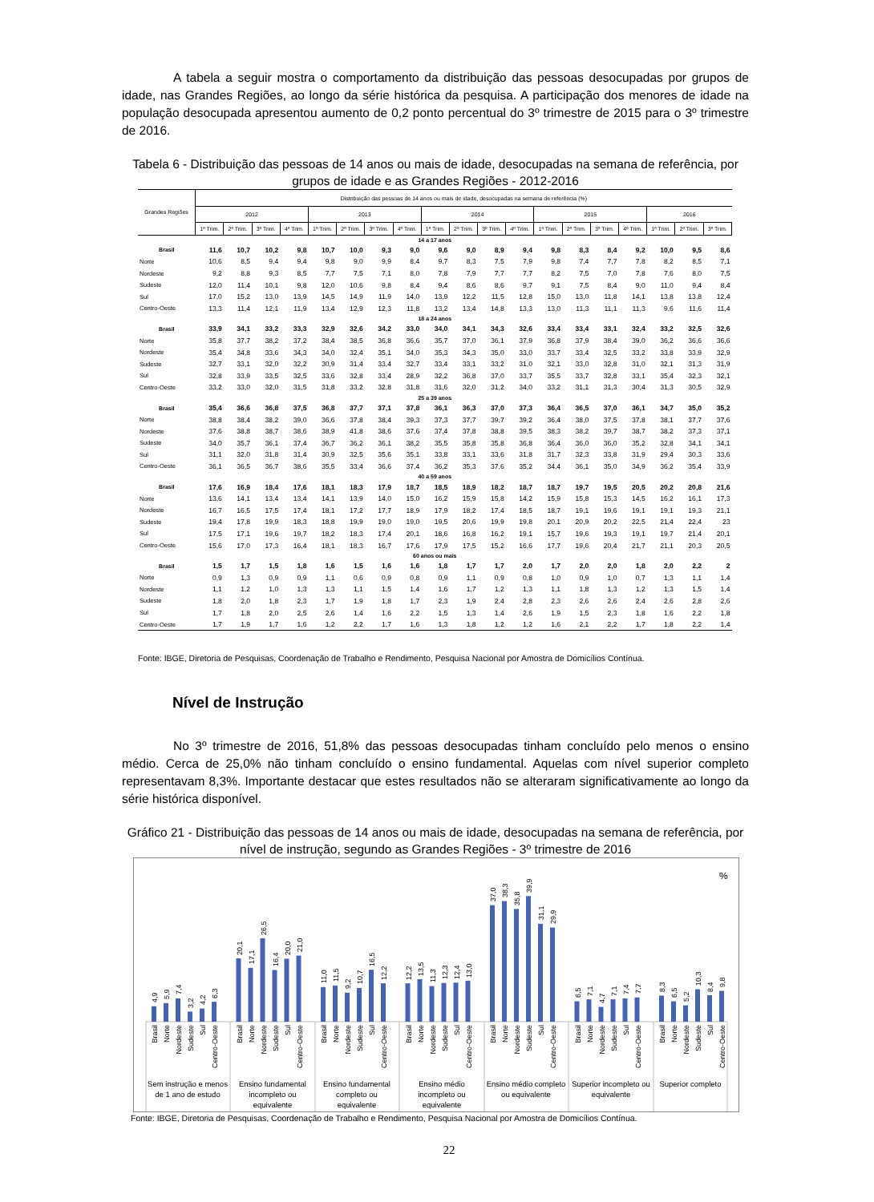A tabela a seguir mostra o comportamento da distribuição das pessoas desocupadas por grupos de idade, nas Grandes Regiões, ao longo da série histórica da pesquisa. A participação dos menores de idade na população desocupada apresentou aumento de 0,2 ponto percentual do 3º trimestre de 2015 para o 3º trimestre de 2016.
Tabela 6 - Distribuição das pessoas de 14 anos ou mais de idade, desocupadas na semana de referência, por grupos de idade e as Grandes Regiões - 2012-2016
| Grandes Regiões | Distribuição das pessoas de 14 anos ou mais de idade, desocupadas na semana de referência (%) | | | | | | | | | | | | | | | | | | |
| --- | --- | --- | --- | --- | --- | --- | --- | --- | --- | --- | --- | --- | --- | --- | --- | --- | --- | --- | --- |
| | 2012 | | | | 2013 | | | | 2014 | | | | 2015 | | | | 2016 | | |
| | 1º Trim. | 2º Trim. | 3º Trim. | 4º Trim. | 1º Trim. | 2º Trim. | 3º Trim. | 4º Trim. | 1º Trim. | 2º Trim. | 3º Trim. | 4º Trim. | 1º Trim. | 2º Trim. | 3º Trim. | 4º Trim. | 1º Trim. | 2º Trim. | 3º Trim. |
| 14 a 17 anos | | | | | | | | | | | | | | | | | | | |
| Brasil | 11,6 | 10,7 | 10,2 | 9,8 | 10,7 | 10,0 | 9,3 | 9,0 | 9,6 | 9,0 | 8,9 | 9,4 | 9,8 | 8,3 | 8,4 | 9,2 | 10,0 | 9,5 | 8,6 |
| Norte | 10,6 | 8,5 | 9,4 | 9,4 | 9,8 | 9,0 | 9,9 | 8,4 | 9,7 | 8,3 | 7,5 | 7,9 | 9,8 | 7,4 | 7,7 | 7,8 | 8,2 | 8,5 | 7,1 |
| Nordeste | 9,2 | 8,8 | 9,3 | 8,5 | 7,7 | 7,5 | 7,1 | 8,0 | 7,8 | 7,9 | 7,7 | 7,7 | 8,2 | 7,5 | 7,0 | 7,8 | 7,6 | 8,0 | 7,5 |
| Sudeste | 12,0 | 11,4 | 10,1 | 9,8 | 12,0 | 10,6 | 9,8 | 8,4 | 9,4 | 8,6 | 8,6 | 9,7 | 9,1 | 7,5 | 8,4 | 9,0 | 11,0 | 9,4 | 8,4 |
| Sul | 17,0 | 15,2 | 13,0 | 13,9 | 14,5 | 14,9 | 11,9 | 14,0 | 13,9 | 12,2 | 11,5 | 12,8 | 15,0 | 13,0 | 11,8 | 14,1 | 13,8 | 13,8 | 12,4 |
| Centro-Oeste | 13,3 | 11,4 | 12,1 | 11,9 | 13,4 | 12,9 | 12,3 | 11,8 | 13,2 | 13,4 | 14,8 | 13,3 | 13,0 | 11,3 | 11,1 | 11,3 | 9,6 | 11,6 | 11,4 |
| 18 a 24 anos | | | | | | | | | | | | | | | | | | | |
| Brasil | 33,9 | 34,1 | 33,2 | 33,3 | 32,9 | 32,6 | 34,2 | 33,0 | 34,0 | 34,1 | 34,3 | 32,6 | 33,4 | 33,4 | 33,1 | 32,4 | 33,2 | 32,5 | 32,6 |
| Norte | 35,8 | 37,7 | 38,2 | 37,2 | 38,4 | 38,5 | 36,8 | 36,6 | 35,7 | 37,0 | 36,1 | 37,9 | 36,8 | 37,9 | 38,4 | 39,0 | 36,2 | 36,6 | 36,6 |
| Nordeste | 35,4 | 34,8 | 33,6 | 34,3 | 34,0 | 32,4 | 35,1 | 34,0 | 35,3 | 34,3 | 35,0 | 33,0 | 33,7 | 33,4 | 32,5 | 33,2 | 33,8 | 33,9 | 32,9 |
| Sudeste | 32,7 | 33,1 | 32,0 | 32,2 | 30,9 | 31,4 | 33,4 | 32,7 | 33,4 | 33,1 | 33,2 | 31,0 | 32,1 | 33,0 | 32,8 | 31,0 | 32,1 | 31,3 | 31,9 |
| Sul | 32,8 | 33,9 | 33,5 | 32,5 | 33,6 | 32,8 | 33,4 | 28,9 | 32,2 | 36,8 | 37,0 | 33,7 | 35,5 | 33,7 | 32,8 | 33,1 | 35,4 | 32,3 | 32,1 |
| Centro-Oeste | 33,2 | 33,0 | 32,0 | 31,5 | 31,8 | 33,2 | 32,8 | 31,8 | 31,6 | 32,0 | 31,2 | 34,0 | 33,2 | 31,1 | 31,3 | 30,4 | 31,3 | 30,5 | 32,9 |
| 25 a 39 anos | | | | | | | | | | | | | | | | | | | |
| Brasil | 35,4 | 36,6 | 36,8 | 37,5 | 36,8 | 37,7 | 37,1 | 37,8 | 36,1 | 36,3 | 37,0 | 37,3 | 36,4 | 36,5 | 37,0 | 36,1 | 34,7 | 35,0 | 35,2 |
| Norte | 38,8 | 38,4 | 38,2 | 39,0 | 36,6 | 37,8 | 38,4 | 39,3 | 37,3 | 37,7 | 39,7 | 39,2 | 36,4 | 38,0 | 37,5 | 37,8 | 38,1 | 37,7 | 37,6 |
| Nordeste | 37,6 | 38,8 | 38,7 | 38,6 | 38,9 | 41,8 | 38,6 | 37,6 | 37,4 | 37,8 | 38,8 | 39,5 | 38,3 | 38,2 | 39,7 | 38,7 | 38,2 | 37,3 | 37,1 |
| Sudeste | 34,0 | 35,7 | 36,1 | 37,4 | 36,7 | 36,2 | 36,1 | 38,2 | 35,5 | 35,8 | 35,8 | 36,8 | 36,4 | 36,0 | 36,0 | 35,2 | 32,8 | 34,1 | 34,1 |
| Sul | 31,1 | 32,0 | 31,8 | 31,4 | 30,9 | 32,5 | 35,6 | 35,1 | 33,8 | 33,1 | 33,6 | 31,8 | 31,7 | 32,3 | 33,8 | 31,9 | 29,4 | 30,3 | 33,6 |
| Centro-Oeste | 36,1 | 36,5 | 36,7 | 38,6 | 35,5 | 33,4 | 36,6 | 37,4 | 36,2 | 35,3 | 37,6 | 35,2 | 34,4 | 36,1 | 35,0 | 34,9 | 36,2 | 35,4 | 33,9 |
| 40 a 59 anos | | | | | | | | | | | | | | | | | | | |
| Brasil | 17,6 | 16,9 | 18,4 | 17,6 | 18,1 | 18,3 | 17,9 | 18,7 | 18,5 | 18,9 | 18,2 | 18,7 | 18,7 | 19,7 | 19,5 | 20,5 | 20,2 | 20,8 | 21,6 |
| Norte | 13,6 | 14,1 | 13,4 | 13,4 | 14,1 | 13,9 | 14,0 | 15,0 | 16,2 | 15,9 | 15,8 | 14,2 | 15,9 | 15,8 | 15,3 | 14,5 | 16,2 | 16,1 | 17,3 |
| Nordeste | 16,7 | 16,5 | 17,5 | 17,4 | 18,1 | 17,2 | 17,7 | 18,9 | 17,9 | 18,2 | 17,4 | 18,5 | 18,7 | 19,1 | 19,6 | 19,1 | 19,1 | 19,3 | 21,1 |
| Sudeste | 19,4 | 17,8 | 19,9 | 18,3 | 18,8 | 19,9 | 19,0 | 19,0 | 19,5 | 20,6 | 19,9 | 19,8 | 20,1 | 20,9 | 20,2 | 22,5 | 21,4 | 22,4 | 23 |
| Sul | 17,5 | 17,1 | 19,6 | 19,7 | 18,2 | 18,3 | 17,4 | 20,1 | 18,6 | 16,8 | 16,2 | 19,1 | 15,7 | 19,6 | 19,3 | 19,1 | 19,7 | 21,4 | 20,1 |
| Centro-Oeste | 15,6 | 17,0 | 17,3 | 16,4 | 18,1 | 18,3 | 16,7 | 17,6 | 17,9 | 17,5 | 15,2 | 16,6 | 17,7 | 19,6 | 20,4 | 21,7 | 21,1 | 20,3 | 20,5 |
| 60 anos ou mais | | | | | | | | | | | | | | | | | | | |
| Brasil | 1,5 | 1,7 | 1,5 | 1,8 | 1,6 | 1,5 | 1,6 | 1,6 | 1,8 | 1,7 | 1,7 | 2,0 | 1,7 | 2,0 | 2,0 | 1,8 | 2,0 | 2,2 | 2 |
| Norte | 0,9 | 1,3 | 0,9 | 0,9 | 1,1 | 0,6 | 0,9 | 0,8 | 0,9 | 1,1 | 0,9 | 0,8 | 1,0 | 0,9 | 1,0 | 0,7 | 1,3 | 1,1 | 1,4 |
| Nordeste | 1,1 | 1,2 | 1,0 | 1,3 | 1,3 | 1,1 | 1,5 | 1,4 | 1,6 | 1,7 | 1,2 | 1,3 | 1,1 | 1,8 | 1,3 | 1,2 | 1,3 | 1,5 | 1,4 |
| Sudeste | 1,8 | 2,0 | 1,8 | 2,3 | 1,7 | 1,9 | 1,8 | 1,7 | 2,3 | 1,9 | 2,4 | 2,8 | 2,3 | 2,6 | 2,6 | 2,4 | 2,6 | 2,8 | 2,6 |
| Sul | 1,7 | 1,8 | 2,0 | 2,5 | 2,6 | 1,4 | 1,6 | 2,2 | 1,5 | 1,3 | 1,4 | 2,6 | 1,9 | 1,5 | 2,3 | 1,8 | 1,6 | 2,2 | 1,8 |
| Centro-Oeste | 1,7 | 1,9 | 1,7 | 1,6 | 1,2 | 2,2 | 1,7 | 1,6 | 1,3 | 1,8 | 1,2 | 1,2 | 1,6 | 2,1 | 2,2 | 1,7 | 1,8 | 2,2 | 1,4 |
Fonte: IBGE, Diretoria de Pesquisas, Coordenação de Trabalho e Rendimento, Pesquisa Nacional por Amostra de Domicílios Contínua.
Nível de Instrução
No 3º trimestre de 2016, 51,8% das pessoas desocupadas tinham concluído pelo menos o ensino médio. Cerca de 25,0% não tinham concluído o ensino fundamental. Aquelas com nível superior completo representavam 8,3%. Importante destacar que estes resultados não se alteraram significativamente ao longo da série histórica disponível.
Gráfico 21 - Distribuição das pessoas de 14 anos ou mais de idade, desocupadas na semana de referência, por nível de instrução, segundo as Grandes Regiões - 3º trimestre de 2016
%
4,9
5,9
7,4
3,2
4,2
6,3
20,1
17,1
26,5
16,4
20,0
21,0
11,0
11,5
9,2
10,7
16,5
12,2
12,2
13,5
11,3
12,3
12,4
13,0
37,0
38,3
35,8
39,9
31,1
29,9
6,5
7,1
4,7
7,1
7,4
7,7
8,3
6,5
5,2
10,3
8,4
9,8
Brasil
Norte
Nordeste
Sudeste
Sul
Centro-Oeste
Brasil
Norte
Nordeste
Sudeste
Sul
Centro-Oeste
Brasil
Norte
Nordeste
Sudeste
Sul
Centro-Oeste
Brasil
Norte
Nordeste
Sudeste
Sul
Centro-Oeste
Brasil
Norte
Nordeste
Sudeste
Sul
Centro-Oeste
Brasil
Norte
Nordeste
Sudeste
Sul
Centro-Oeste
Brasil
Norte
Nordeste
Sudeste
Sul
Centro-Oeste
Sem instrução e menos
de 1 ano de estudo
Ensino fundamental
incompleto ou
equivalente
Ensino fundamental
completo ou
equivalente
Ensino médio
incompleto ou
equivalente
Ensino médio completo
ou equivalente
Superior incompleto ou
equivalente
Superior completo
Fonte: IBGE, Diretoria de Pesquisas, Coordenação de Trabalho e Rendimento, Pesquisa Nacional por Amostra de Domicílios Contínua.
22